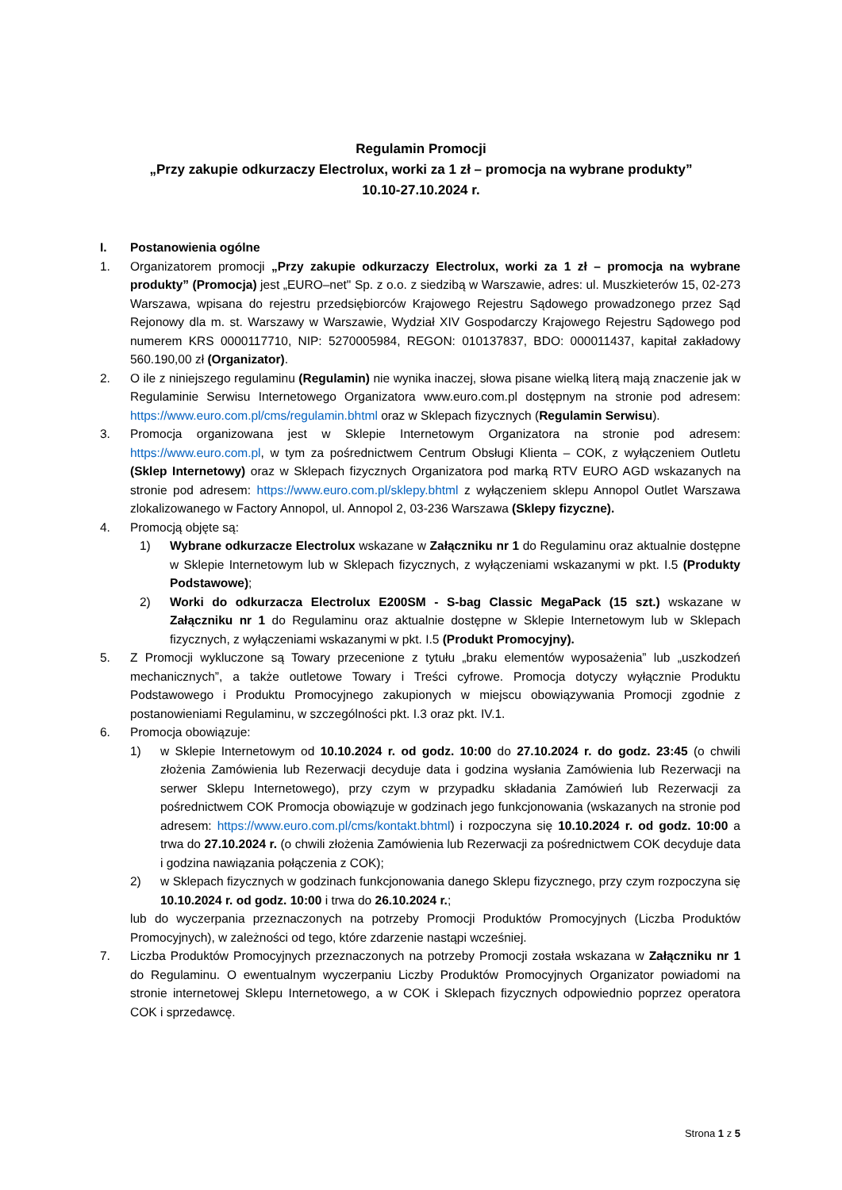Regulamin Promocji
„Przy zakupie odkurzaczy Electrolux, worki za 1 zł – promocja na wybrane produkty”
10.10-27.10.2024 r.
I. Postanowienia ogólne
1. Organizatorem promocji „Przy zakupie odkurzaczy Electrolux, worki za 1 zł – promocja na wybrane produkty” (Promocja) jest „EURO–net" Sp. z o.o. z siedzibą w Warszawie, adres: ul. Muszkieterów 15, 02-273 Warszawa, wpisana do rejestru przedsiębiorców Krajowego Rejestru Sądowego prowadzonego przez Sąd Rejonowy dla m. st. Warszawy w Warszawie, Wydział XIV Gospodarczy Krajowego Rejestru Sądowego pod numerem KRS 0000117710, NIP: 5270005984, REGON: 010137837, BDO: 000011437, kapitał zakładowy 560.190,00 zł (Organizator).
2. O ile z niniejszego regulaminu (Regulamin) nie wynika inaczej, słowa pisane wielką literą mają znaczenie jak w Regulaminie Serwisu Internetowego Organizatora www.euro.com.pl dostępnym na stronie pod adresem: https://www.euro.com.pl/cms/regulamin.bhtml oraz w Sklepach fizycznych (Regulamin Serwisu).
3. Promocja organizowana jest w Sklepie Internetowym Organizatora na stronie pod adresem: https://www.euro.com.pl, w tym za pośrednictwem Centrum Obsługi Klienta – COK, z wyłączeniem Outletu (Sklep Internetowy) oraz w Sklepach fizycznych Organizatora pod marką RTV EURO AGD wskazanych na stronie pod adresem: https://www.euro.com.pl/sklepy.bhtml z wyłączeniem sklepu Annopol Outlet Warszawa zlokalizowanego w Factory Annopol, ul. Annopol 2, 03-236 Warszawa (Sklepy fizyczne).
4. Promocją objęte są:
1) Wybrane odkurzacze Electrolux wskazane w Załączniku nr 1 do Regulaminu oraz aktualnie dostępne w Sklepie Internetowym lub w Sklepach fizycznych, z wyłączeniami wskazanymi w pkt. I.5 (Produkty Podstawowe);
2) Worki do odkurzacza Electrolux E200SM - S-bag Classic MegaPack (15 szt.) wskazane w Załączniku nr 1 do Regulaminu oraz aktualnie dostępne w Sklepie Internetowym lub w Sklepach fizycznych, z wyłączeniami wskazanymi w pkt. I.5 (Produkt Promocyjny).
5. Z Promocji wykluczone są Towary przecenione z tytułu „braku elementów wyposażenia” lub „uszkodzeń mechanicznych”, a także outletowe Towary i Treści cyfrowe. Promocja dotyczy wyłącznie Produktu Podstawowego i Produktu Promocyjnego zakupionych w miejscu obowiązywania Promocji zgodnie z postanowieniami Regulaminu, w szczególności pkt. I.3 oraz pkt. IV.1.
6. Promocja obowiązuje:
1) w Sklepie Internetowym od 10.10.2024 r. od godz. 10:00 do 27.10.2024 r. do godz. 23:45 (o chwili złożenia Zamówienia lub Rezerwacji decyduje data i godzina wysłania Zamówienia lub Rezerwacji na serwer Sklepu Internetowego), przy czym w przypadku składania Zamówień lub Rezerwacji za pośrednictwem COK Promocja obowiązuje w godzinach jego funkcjonowania (wskazanych na stronie pod adresem: https://www.euro.com.pl/cms/kontakt.bhtml) i rozpoczyna się 10.10.2024 r. od godz. 10:00 a trwa do 27.10.2024 r. (o chwili złożenia Zamówienia lub Rezerwacji za pośrednictwem COK decyduje data i godzina nawiązania połączenia z COK);
2) w Sklepach fizycznych w godzinach funkcjonowania danego Sklepu fizycznego, przy czym rozpoczyna się 10.10.2024 r. od godz. 10:00 i trwa do 26.10.2024 r.;
lub do wyczerpania przeznaczonych na potrzeby Promocji Produktów Promocyjnych (Liczba Produktów Promocyjnych), w zależności od tego, które zdarzenie nastąpi wcześniej.
7. Liczba Produktów Promocyjnych przeznaczonych na potrzeby Promocji została wskazana w Załączniku nr 1 do Regulaminu. O ewentualnym wyczerpaniu Liczby Produktów Promocyjnych Organizator powiadomi na stronie internetowej Sklepu Internetowego, a w COK i Sklepach fizycznych odpowiednio poprzez operatora COK i sprzedawcę.
Strona 1 z 5